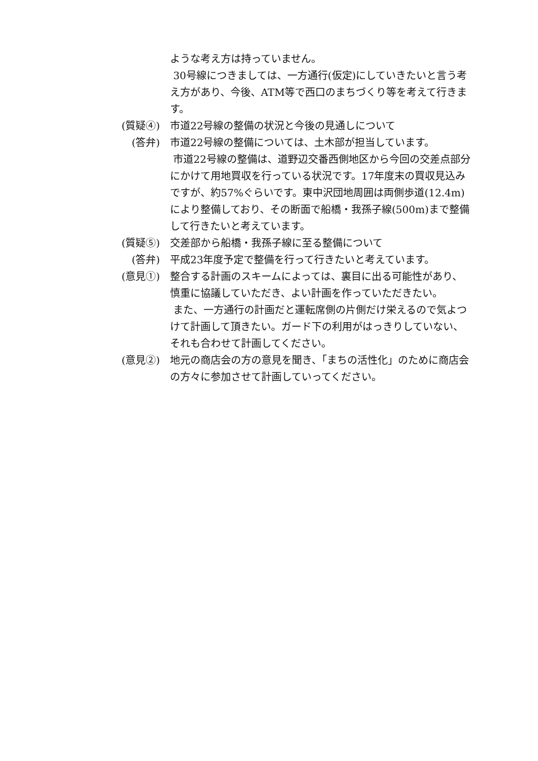ような考え方は持っていません。
30号線につきましては、一方通行(仮定)にしていきたいと言う考え方があり、今後、ATM等で西口のまちづくり等を考えて行きます。
(質疑④) 市道22号線の整備の状況と今後の見通しについて
(答弁) 市道22号線の整備については、土木部が担当しています。
市道22号線の整備は、道野辺交番西側地区から今回の交差点部分にかけて用地買収を行っている状況です。17年度末の買収見込みですが、約57%ぐらいです。東中沢団地周囲は両側歩道(12.4m)により整備しており、その断面で船橋・我孫子線(500m)まで整備して行きたいと考えています。
(質疑⑤) 交差部から船橋・我孫子線に至る整備について
(答弁) 平成23年度予定で整備を行って行きたいと考えています。
(意見①) 整合する計画のスキームによっては、裏目に出る可能性があり、慎重に協議していただき、よい計画を作っていただきたい。
また、一方通行の計画だと運転席側の片側だけ栄えるので気よつけて計画して頂きたい。ガード下の利用がはっきりしていない、それも合わせて計画してください。
(意見②) 地元の商店会の方の意見を聞き、「まちの活性化」のために商店会の方々に参加させて計画していってください。